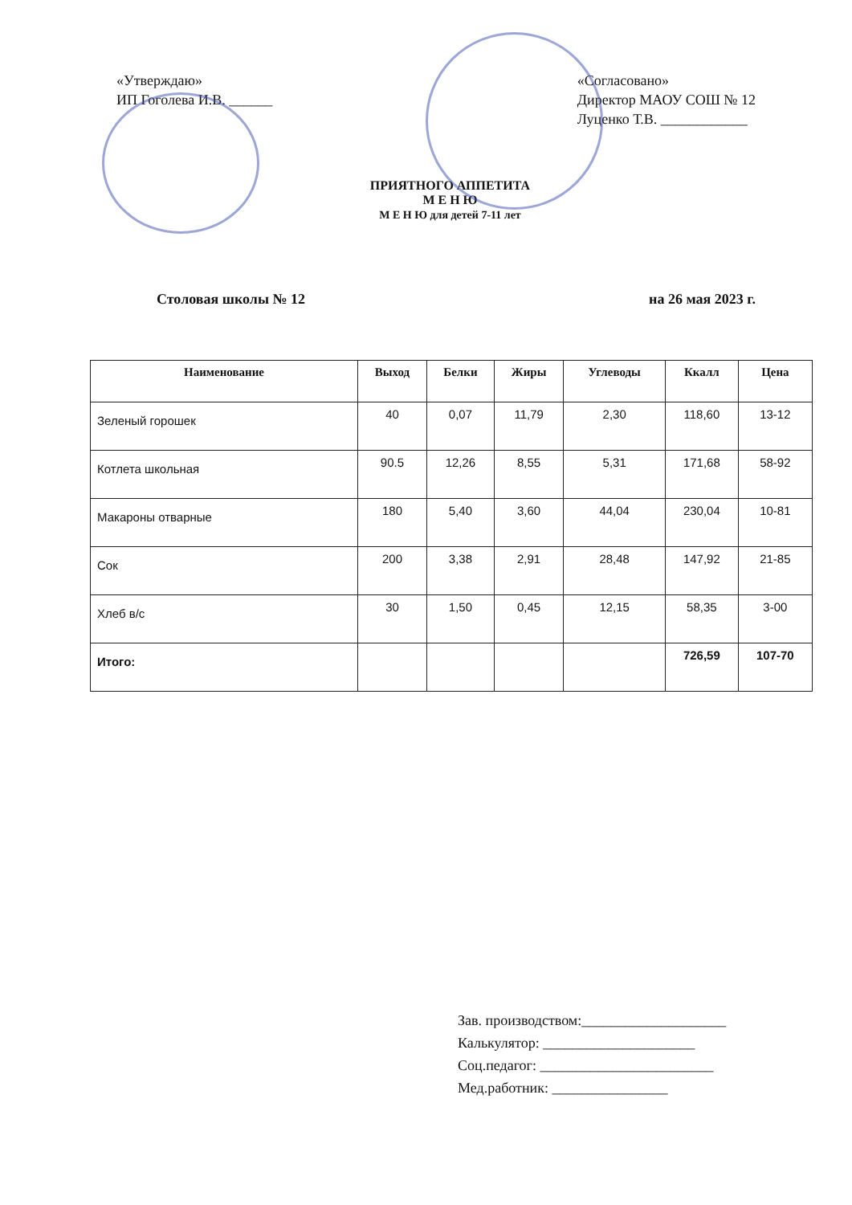«Утверждаю»
ИП Гоголева И.В. ______
«Согласовано»
Директор МАОУ СОШ № 12
Луценко Т.В. ____________
ПРИЯТНОГО АППЕТИТА
М Е Н Ю
М Е Н Ю для детей 7-11 лет
Столовая школы № 12 на 26 мая 2023 г.
| Наименование | Выход | Белки | Жиры | Углеводы | Ккалл | Цена |
| --- | --- | --- | --- | --- | --- | --- |
| Зеленый горошек | 40 | 0,07 | 11,79 | 2,30 | 118,60 | 13-12 |
| Котлета школьная | 90.5 | 12,26 | 8,55 | 5,31 | 171,68 | 58-92 |
| Макароны отварные | 180 | 5,40 | 3,60 | 44,04 | 230,04 | 10-81 |
| Сок | 200 | 3,38 | 2,91 | 28,48 | 147,92 | 21-85 |
| Хлеб в/с | 30 | 1,50 | 0,45 | 12,15 | 58,35 | 3-00 |
| Итого: | | | | | 726,59 | 107-70 |
Зав. производством:____________________
Калькулятор: _____________________
Соц.педагог: ________________________
Мед.работник: ________________